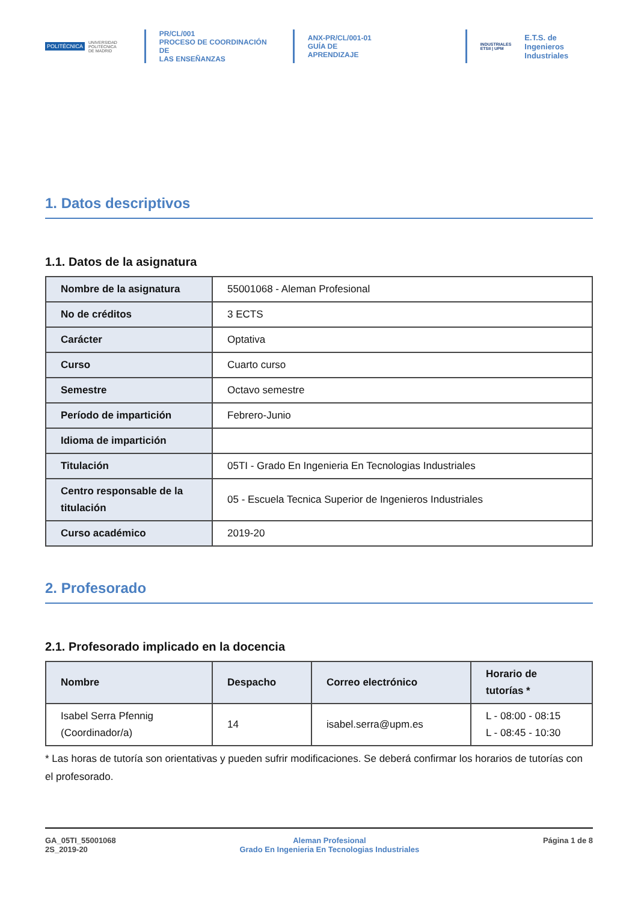POLITÉCNICA UNIVERSIDAD
POLITÉCNICA
DE MADRID
PR/CL/001
PROCESO DE COORDINACIÓN DE
LAS ENSEÑANZAS
ANX-PR/CL/001-01
GUÍA DE APRENDIZAJE
INDUSTRIALES
ETSII | UPM
E.T.S. de Ingenieros
Industriales
1. Datos descriptivos
1.1. Datos de la asignatura
| Nombre de la asignatura | 55001068 - Aleman Profesional |
| No de créditos | 3 ECTS |
| Carácter | Optativa |
| Curso | Cuarto curso |
| Semestre | Octavo semestre |
| Período de impartición | Febrero-Junio |
| Idioma de impartición | |
| Titulación | 05TI - Grado En Ingenieria En Tecnologias Industriales |
| Centro responsable de la titulación | 05 - Escuela Tecnica Superior de Ingenieros Industriales |
| Curso académico | 2019-20 |
2. Profesorado
2.1. Profesorado implicado en la docencia
| Nombre | Despacho | Correo electrónico | Horario de tutorías * |
| --- | --- | --- | --- |
| Isabel Serra Pfennig (Coordinador/a) | 14 | isabel.serra@upm.es | L - 08:00 - 08:15 L - 08:45 - 10:30 |
* Las horas de tutoría son orientativas y pueden sufrir modificaciones. Se deberá confirmar los horarios de tutorías con el profesorado.
GA_05TI_55001068
2S_2019-20
Aleman Profesional
Grado En Ingenieria En Tecnologias Industriales
Página 1 de 8